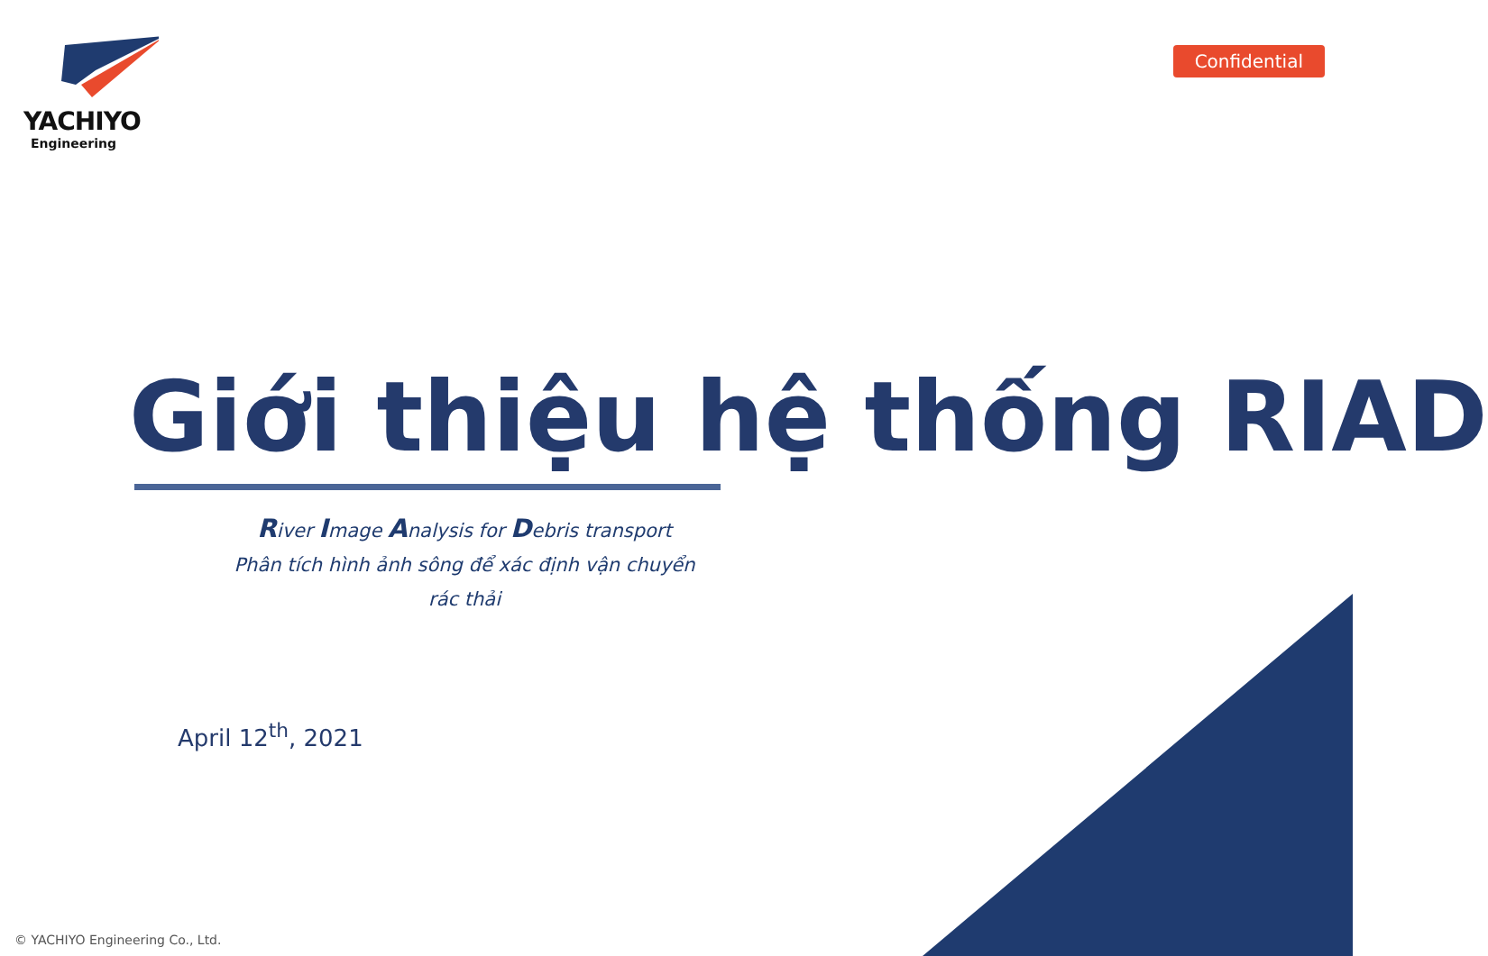YACHIYO
Engineering
Confidential
Giới thiệu hệ thống RIAD
River Image Analysis for Debris transport
Phân tích hình ảnh sông để xác định vận chuyển rác thải
April 12<sup>th</sup>, 2021
© YACHIYO Engineering Co., Ltd.